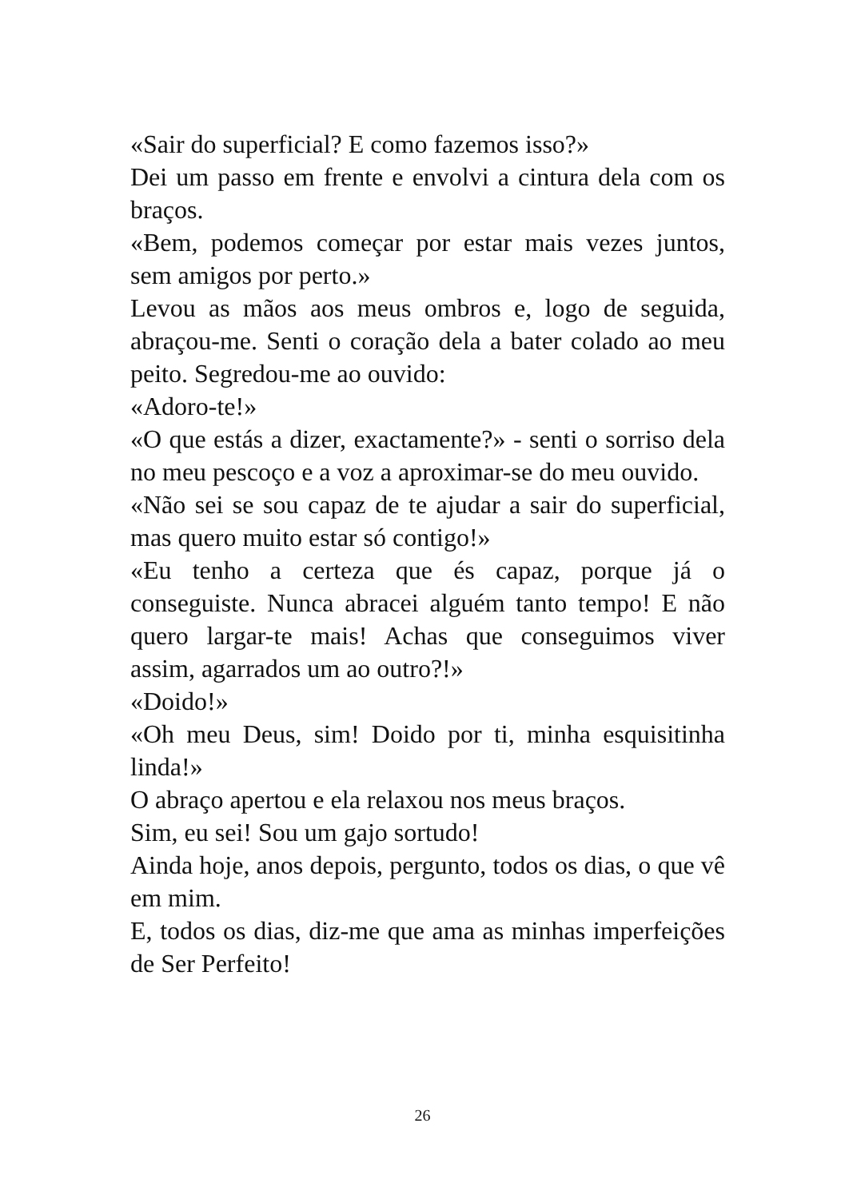«Sair do superficial? E como fazemos isso?»
Dei um passo em frente e envolvi a cintura dela com os braços.
«Bem, podemos começar por estar mais vezes juntos, sem amigos por perto.»
Levou as mãos aos meus ombros e, logo de seguida, abraçou-me. Senti o coração dela a bater colado ao meu peito. Segredou-me ao ouvido:
«Adoro-te!»
«O que estás a dizer, exactamente?» - senti o sorriso dela no meu pescoço e a voz a aproximar-se do meu ouvido.
«Não sei se sou capaz de te ajudar a sair do superficial, mas quero muito estar só contigo!»
«Eu tenho a certeza que és capaz, porque já o conseguiste. Nunca abracei alguém tanto tempo! E não quero largar-te mais! Achas que conseguimos viver assim, agarrados um ao outro?!»
«Doido!»
«Oh meu Deus, sim! Doido por ti, minha esquisitinha linda!»
O abraço apertou e ela relaxou nos meus braços.
Sim, eu sei! Sou um gajo sortudo!
Ainda hoje, anos depois, pergunto, todos os dias, o que vê em mim.
E, todos os dias, diz-me que ama as minhas imperfeições de Ser Perfeito!
26